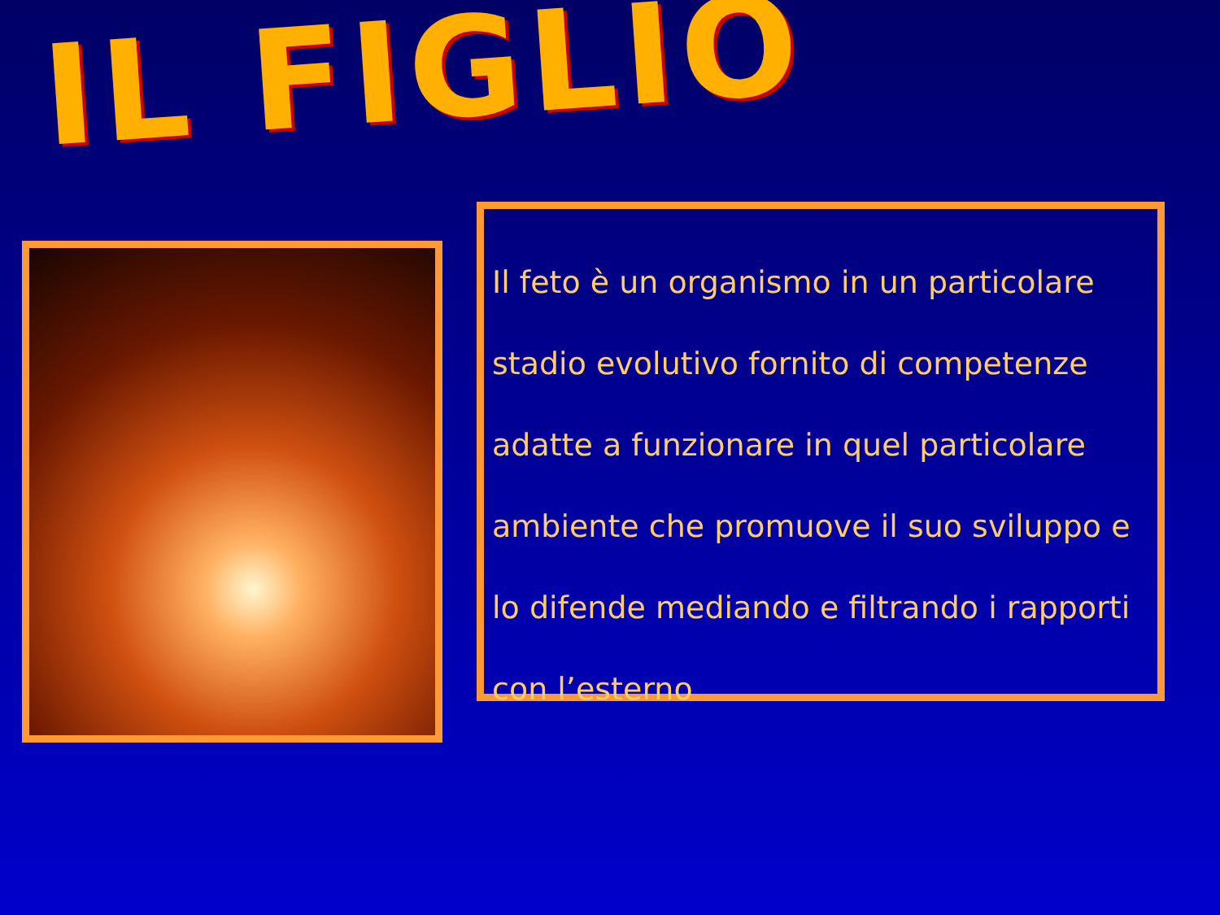IL FIGLIO
Il feto è un organismo in un particolare stadio evolutivo fornito di competenze adatte a funzionare in quel particolare ambiente che promuove il suo sviluppo e lo difende mediando e filtrando i rapporti con l’esterno